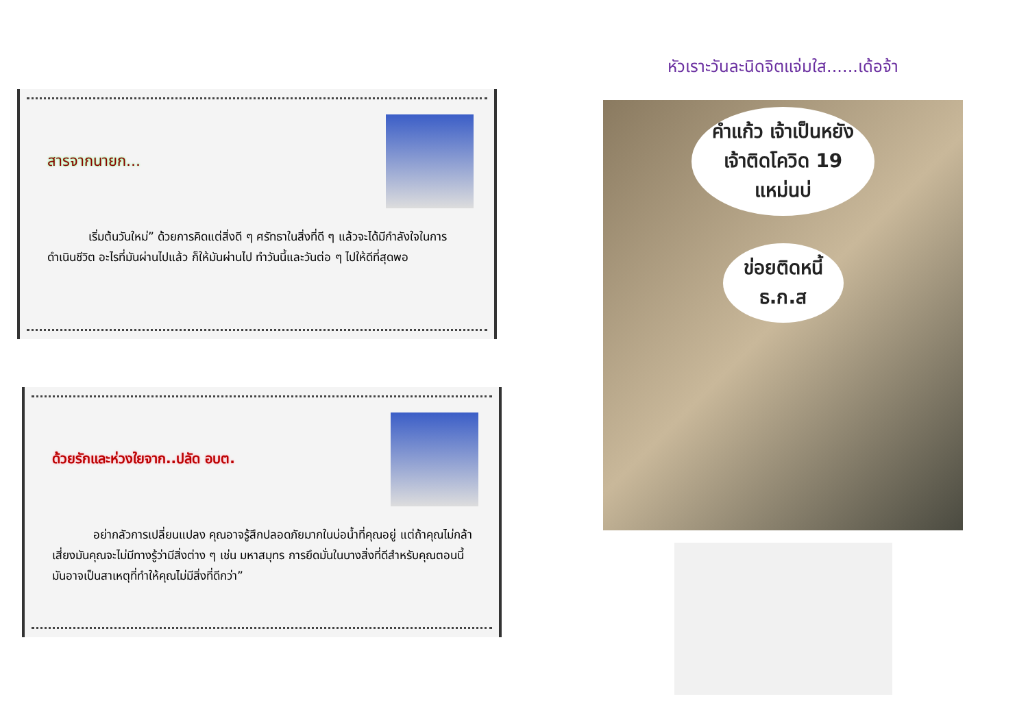สารจากนายก...
เริ่มต้นวันใหม่” ด้วยการคิดแต่สิ่งดี ๆ ศรัทธาในสิ่งที่ดี ๆ แล้วจะได้มีกำลังใจในการดำเนินชีวิต อะไรที่มันผ่านไปแล้ว ก็ให้มันผ่านไป ทำวันนี้และวันต่อ ๆ ไปให้ดีที่สุดพอ
ด้วยรักและห่วงใยจาก..ปลัด อบต.
อย่ากลัวการเปลี่ยนแปลง คุณอาจรู้สึกปลอดภัยมากในบ่อน้ำที่คุณอยู่ แต่ถ้าคุณไม่กล้าเสี่ยงมันคุณจะไม่มีทางรู้ว่ามีสิ่งต่าง ๆ เช่น มหาสมุทร การยึดมั่นในบางสิ่งที่ดีสำหรับคุณตอนนี้ มันอาจเป็นสาเหตุที่ทำให้คุณไม่มีสิ่งที่ดีกว่า”
หัวเราะวันละนิดจิตแจ่มใส......เด้อจ้า
คำแก้ว เจ้าเป็นหยัง
เจ้าติดโควิด 19
แหม่นบ่
ข่อยติดหนี้
ธ.ก.ส